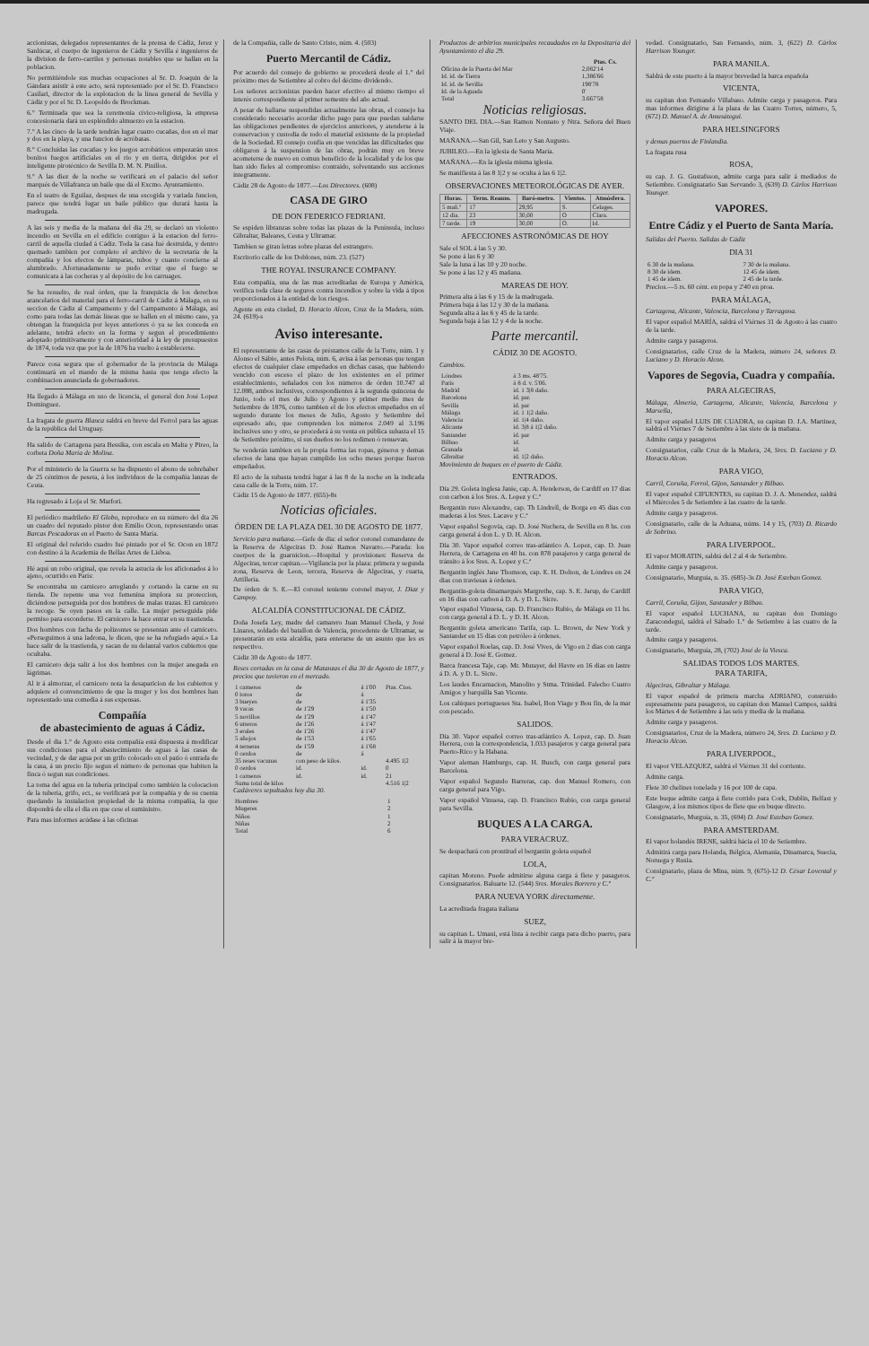accionistas, delegados representantes de la prensa de Cádiz, Jerez y Sanlúcar, el cuerpo de ingenieros de Cádiz y Sevilla é ingenieros de la division de ferro-carriles y personas notables que se hallan en la poblacion.
No permitiéndole sus muchas ocupaciones al Sr. D. Joaquin de la Gándara asistir á este acto, será representado por el Sr. D. Francisco Casilari, director de la explotacion de la línea general de Sevilla y Cádiz y por el Sr. D. Leopoldo de Brockman.
6.° Terminada que sea la ceremonia cívico-religiosa, la empresa concesionaria dará un espléndido almuerzo en la estacion.
7.° A las cinco de la tarde tendrán lugar cuatro cucañas, dos en el mar y dos en la playa, y una funcion de acróbatas.
8.° Concluidas las cucañas y los juegos acrobáticos empezarán unos bonitos fuegos artificiales en el rio y en tierra, dirigidos por el inteligente pirotécnico de Sevilla D. M. N. Pinillos.
9.° A las diez de la noche se verificará en el palacio del señor marqués de Villafranca un baile que dá el Excmo. Ayuntamiento.
En el teatro de Eguilaz, despues de una escogida y variada funcion, parece que tendrá lugar un baile público que durará hasta la madrugada.
A las seis y media de la mañana del dia 29, se declaró un violento incendio en Sevilla en el edificio contiguo á la estacion del ferro-carril de aquella ciudad á Cádiz. Toda la casa fué destruida, y dentro quemado tambien por completo el archivo de la secretaría de la compañía y los efectos de lámparas, tubos y cuanto concierne al alumbrado. Afortunadamente se pudo evitar que el fuego se comunicara á las cocheras y al depósito de los carruages.
Se ha resuelto, de real órden, que la franquicia de los derechos arancelarios del material para el ferro-carril de Cádiz á Málaga, en su seccion de Cádiz al Campamento y del Campamento á Málaga, así como para todas las demás líneas que se hallen en el mismo caso, ya obtengan la franquicia por leyes anteriores ó ya se les conceda en adelante, tendrá efecto en la forma y segun el procedimiento adoptado primitivamente y con anterioridad á la ley de presupuestos de 1874, toda vez que por la de 1876 ha vuelto á establecerse.
Parece cosa segura que el gobernador de la provincia de Málaga continuará en el mando de la misma hasta que tenga efecto la combinacion anunciada de gobernadores.
Ha llegado á Málaga en uso de licencia, el general don José Lopez Dominguez.
La fragata de guerra Blanca saldrá en breve del Ferrol para las aguas de la república del Uruguay.
Ha salido de Cartagena para Bessika, con escala en Malta y Pireo, la corbeta Doña María de Molina.
Por el ministerio de la Guerra se ha dispuesto el abono de sobrehaber de 25 céntimos de peseta, á los individuos de la compañía lanzas de Ceuta.
Ha regresado á Loja el Sr. Marfori.
El periódico madrileño El Globo, reproduce en su número del dia 26 un cuadro del reputado pintor don Emilio Ocon, representando unas Barcas Pescadoras en el Puerto de Santa María.
El original del referido cuadro fué pintado por el Sr. Ocon en 1872 con destino á la Academia de Bellas Artes de Lisboa.
Hé aquí un robo original, que revela la astucia de los aficionados á lo ajeno, ocurrido en París:
Se encontraba un carnicero arreglando y cortando la carne en su tienda. De repente una voz femenina implora su proteccion, diciéndose perseguida por dos hombres de malas trazas. El carnicero la recoge. Se oyen pasos en la calle. La mujer perseguida pide permiso para esconderse. El carnicero la hace entrar en su trastienda.
Dos hombres con facha de polizontes se presentan ante el carnicero. «Perseguimos á una ladrona, le dicen, que se ha refugiado aquí.» La hace salir de la trastienda, y sacan de su delantal varios cubiertos que ocultaba.
El carnicero deja salir á los dos hombres con la mujer anegada en lágrimas.
Al ir á almorzar, el carnicero nota la desaparicion de los cubiertos y adquiere el convencimiento de que la muger y los dos hombres han representado una comedia á sus expensas.
Compañía
de abastecimiento de aguas á Cádiz.
Desde el dia 1.° de Agosto esta compañía está dispuesta á modificar sus condiciones para el abastecimiento de aguas á las casas de vecindad, y de dar agua por un grifo colocado en el patio ó entrada de la casa, á un precio fijo segun el número de personas que habiten la finca ó segun sus condiciones.
La toma del agua en la tubería principal como también la colocacion de la tubería, grifo, ect., se verificará por la compañía y de su cuenta quedando la instalacion propiedad de la misma compañía, la que dispondrá de ella el dia en que cese el suministro.
Para mas informes acúdase á las oficinas
de la Compañía, calle de Santo Cristo, núm. 4. (503)
Puerto Mercantil de Cádiz.
Por acuerdo del consejo de gobierno se procederá desde el 1.° del próximo mes de Setiembre al cobro del décimo dividendo.
Los señores accionistas pueden hacer efectivo al mismo tiempo el interés correspondiente al primer semestre del año actual.
A pesar de hallarse suspendidas actualmente las obras, el consejo ha considerado necesario acordar dicho pago para que puedan saldarse las obligaciones pendientes de ejercicios anteriores, y atenderse á la conservacion y custodia de todo el material existente de la propiedad de la Sociedad. El consejo confia en que vencidas las dificultades que obligaron á la suspension de las obras, podrán muy en breve acometerse de nuevo en comun beneficio de la localidad y de los que han sido fieles al compromiso contraido, solventando sus acciones íntegramente.
Cádiz 28 de Agosto de 1877.—Los Directores. (608)
CASA DE GIRO
DE DON FEDERICO FEDRIANI.
Se espiden libranzas sobre todas las plazas de la Península, incluso Gibraltar, Baleares, Ceuta y Ultramar.
Tambien se giran letras sobre plazas del estrangero.
Escritorio calle de los Doblones, núm. 23. (527)
THE ROYAL INSURANCE COMPANY.
Esta compañía, una de las mas acreditadas de Europa y América, verifica toda clase de seguros contra incendios y sobre la vida á tipos proporcionados á la entidad de los riesgos.
Agente en esta ciudad, D. Horacio Alcon, Cruz de la Madera, núm. 24. (619)-s
Aviso interesante.
El representante de las casas de préstamos calle de la Torre, núm. 1 y Alonso el Sábio, antes Pelota, núm. 6, avisa á las personas que tengan efectos de cualquier clase empeñados en dichas casas, que habiendo vencido con esceso el plazo de los existentes en el primer establecimiento, señalados con los números de órden 10.747 al 12.088, ambos inclusives, correspondientes á la segunda quincena de Junio, todo el mes de Julio y Agosto y primer medio mes de Setiembre de 1876, como tambien el de los efectos empeñados en el segundo durante los meses de Julio, Agosto y Setiembre del espresado año, que comprenden los números 2.049 al 3.196 inclusives uno y otro, se procederá á su venta en pública subasta el 15 de Setiembre próximo, si sus dueños no los redimen ó renuevan.
Se venderán tambien en la propia forma las ropas, géneros y demas efectos de lana que hayan cumplido los ocho meses porque fueron empeñados.
El acto de la subasta tendrá lugar á las 8 de la noche en la indicada casa calle de la Torre, núm. 17.
Cádiz 15 de Agosto de 1877. (655)-8s
Noticias oficiales.
ÓRDEN DE LA PLAZA DEL 30 DE AGOSTO DE 1877.
Servicio para mañana.—Gefe de dia: el señor coronel comandante de la Reserva de Algeciras D. José Ramos Navarro.—Parada: los cuerpos de la guarnicion.—Hospital y provisiones: Reserva de Algeciras, tercer capitan.—Vigilancia por la plaza: primera y segunda zona, Reserva de Leon, tercera, Reserva de Algeciras, y cuarta, Artillería.
De órden de S. E.—El coronel teniente coronel mayor, J. Diaz y Campoy.
ALCALDÍA CONSTITUCIONAL DE CÁDIZ.
Doña Josefa Ley, madre del camarero Juan Manuel Cheda, y José Linares, soldado del batallon de Valencia, procedente de Ultramar, se presentarán en esta alcaldía, para enterarse de un asunto que les es respectivo.
Cádiz 30 de Agosto de 1877.
Reses cortadas en la casa de Matanzas el dia 30 de Agosto de 1877, y precios que tuvieron en el mercado.
| 1 carneros | de | á 1'00 | Ptas. Ctos. |
| 0 toros | de | á | |
| 3 bueyes | de | á 1'35 | |
| 9 vacas | de 1'29 | á 1'50 | |
| 5 novillos | de 1'29 | á 1'47 | |
| 6 utreros | de 1'26 | á 1'47 | |
| 3 erales | de 1'26 | á 1'47 | |
| 5 añojos | de 1'53 | á 1'65 | |
| 4 terneras | de 1'59 | á 1'68 | |
| 0 cerdos | de | á | |
| 35 reses vacunas | con peso de kilos. | | 4.495 1/2 |
| 0 cerdos | id. | id. | 0 |
| 1 carneros | id. | id. | 21 |
| Suma total de kilos | | | 4.516 1/2 |
Cadáveres sepultados hoy dia 30.
| Hombres | 1 |
| Mugeres | 2 |
| Niños | 1 |
| Niñas | 2 |
| Total | 6 |
Productos de arbitrios municipales recaudados en la Depositaría del Ayuntamiento el dia 29.
| | Ptas. Cs. |
| Oficina de la Puerta del Mar | 2,082'14 |
| Id. id. de Tierra | 1,386'66 |
| Id. id. de Sevilla | 198'78 |
| Id. de la Aguada | 0' |
| Total | 3.667'58 |
Noticias religiosas.
SANTO DEL DIA.—San Ramon Nonnato y Ntra. Señora del Buen Viaje.
MAÑANA.—San Gil, San Leto y San Augusto.
JUBILEO.—En la iglesia de Santa María.
MAÑANA.—En la iglesia misma iglesia.
Se manifiesta á las 8 1|2 y se oculta á las 6 1|2.
OBSERVACIONES METEOROLÓGICAS DE AYER.
| Horas. | Term. Reaum. | Baró-metro. | Vientos. | Atmósfera. |
| --- | --- | --- | --- | --- |
| 5 mañ.ª | 17 | 29,95 | S. | Celages. |
| 12 dia. | 23 | 30,00 | O | Clara. |
| 7 tarde. | 19 | 30,00 | O. | Id. |
AFECCIONES ASTRONÓMICAS DE HOY
Sale el SOL á las 5 y 30.
Se pone á las 6 y 30
Sale la luna á las 10 y 20 noche.
Se pone á las 12 y 45 mañana.
MAREAS DE HOY.
Primera alta á las 6 y 15 de la madrugada.
Primera baja á las 12 y 30 de la mañana.
Segunda alta á las 6 y 45 de la tarde.
Segunda baja á las 12 y 4 de la noche.
Parte mercantil.
CÁDIZ 30 DE AGOSTO.
Cambios.
| Lóndres | á 3 ms. 48'75. |
| París | á 8 d. v. 5'06. |
| Madrid | id. 1 3/8 daño. |
| Barcelona | id. par. |
| Sevilla | id. par |
| Málaga | id. 1 1/2 daño. |
| Valencia | id. 1/4 daño. |
| Alicante | id. 3/8 á 1/2 daño. |
| Santander | id. par |
| Bilbao | id. |
| Granada | id. |
| Gibraltar | id. 1/2 daño. |
Movimiento de buques en el puerto de Cádiz.
ENTRADOS.
Dia 29. Goleta inglesa Janie, cap. A. Henderson, de Cardiff en 17 dias con carbon á los Sres. A. Lopez y C.ª
Bergantin ruso Alexandre, cap. Th Lindrell, de Borga en 45 dias con maderas á los Sres. Lacave y C.ª
Vapor español Segovia, cap. D. José Nuchera, de Sevilla en 8 hs. con carga general á don L. y D. H. Alcon.
Dia 30. Vapor español correo tras-atlántico A. Lopez, cap. D. Juan Herrera, de Cartagena en 40 hs. con 878 pasajeros y carga general de tránsito á los Sres. A. Lopez y C.ª
Bergantin inglés Jane Thomson, cap. E. H. Dolton, de Lóndres en 24 dias con traviesas á órdenes.
Bergantin-goleta dinamarqués Margrethe, cap. S. E. Jarup, de Cardiff en 16 dias con carbon á D. A. y D. L. Sicre.
Vapor español Vinuesa, cap. D. Francisco Rubio, de Málaga en 11 hs. con carga general á D. L. y D. H. Alcon.
Bergantin goleta americano Tarifa, cap. L. Brown, de New York y Santander en 15 dias con petróleo á órdenes.
Vapor español Roelas, cap. D. José Vives, de Vigo en 2 dias con carga general á D. José E. Gomez.
Barca francesa Taje, cap. Mr. Mutayer, del Havre en 16 dias en lastre á D. A. y D. L. Sicre.
Los laudes Encarnacion, Manolito y Stma. Trinidad. Falecho Cuatro Amigos y barquilla San Vicente.
Los cahiques portugueses Sta. Isabel, Bon Viage y Bou fin, de la mar con pescado.
SALIDOS.
Dia 30. Vapor español correo tras-atlántico A. Lopez, cap. D. Juan Herrera, con la correspondencia, 1.033 pasajeros y carga general para Puerto-Rico y la Habana.
Vapor aleman Hamburgo, cap. H. Busch, con carga general para Barcelona.
Vapor español Segundo Barreras, cap. don Manuel Romero, con carga general para Vigo.
Vapor español Vinuesa, cap. D. Francisco Rubio, con carga general para Sevilla.
BUQUES A LA CARGA.
PARA VERACRUZ.
Se despachará con prontitud el bergantin goleta español
LOLA,
capitan Moreno. Puede admitirse alguna carga á flete y pasageros. Consignatarios. Baluarte 12. (544) Sres. Morales Borrero y C.ª
PARA NUEVA YORK directamente.
La acreditada fragata italiana
SUEZ,
su capitan L. Umani, está lista á recibir carga para dicho puerto, para salir á la mayor bre-
vedad. Consignatario, San Fernando, núm. 3, (622) D. Cárlos Harrison Younger.
PARA MANILA.
Saldrá de este puerto á la mayor brevedad la barca española
VICENTA,
su capitan don Fernando Villabaso. Admite carga y pasageros. Para mas informes dirigirse á la plaza de las Cuatro Torres, número, 5, (672) D. Manuel A. de Amusátegui.
PARA HELSINGFORS
y demas puertos de Finlandia.
La fragata rusa
ROSA,
su cap. J. G. Gustafsson, admite carga para salir á mediados de Setiembre. Consignatario San Servando 3, (639) D. Cárlos Harrison Younger.
VAPORES.
Entre Cádiz y el Puerto de Santa María.
Salidas del Puerto. Salidas de Cádiz
DIA 31
| 6 30 de la mañana. | 7 30 de la mañana. |
| 8 30 de idem. | 12 45 de idem. |
| 1 45 de idem. | 2 45 de la tarde. |
Precios.—5 rs. 60 cént. en popa y 2'40 en proa.
PARA MÁLAGA,
Cartagena, Alicante, Valencia, Barcelona y Tarragona.
El vapor español MARÍA, saldrá el Viérnes 31 de Agosto á las cuatro de la tarde.
Admite carga y pasageros.
Consignatarios, calle Cruz de la Madera, número 24, señores D. Luciano y D. Horacio Alcon.
Vapores de Segovia, Cuadra y compañía.
PARA ALGECIRAS,
Málaga, Almería, Cartagena, Alicante, Valencia, Barcelona y Marsella,
El vapor español LUIS DE CUADRA, su capitan D. J.A. Martinez, saldrá el Viérnes 7 de Setiembre á las siete de la mañana.
Admite carga y pasageros
Consignatarios, calle Cruz de la Madera, 24, Sres. D. Luciano y D. Horacio Alcon.
PARA VIGO,
Carril, Coruña, Ferrol, Gijon, Santander y Bilbao.
El vapor español CIFUENTES, su capitan D. J. A. Menendez, saldrá el Miércoles 5 de Setiembre á las cuatro de la tarde.
Admite carga y pasageros.
Consignatario, calle de la Aduana, núms. 14 y 15, (703) D. Ricardo de Sobrino.
PARA LIVERPOOL.
El vapor MORATIN, saldrá del 2 al 4 de Setiembre.
Admite carga y pasageros.
Consignatario, Murguía, n. 35. (685)-3s D. José Esteban Gomez.
PARA VIGO,
Carril, Coruña, Gijon, Santander y Bilbao.
El vapor español LUCHANA, su capitan don Domingo Zaracondegui, saldrá el Sábado 1.° de Setiembre á las cuatro de la tarde.
Admite carga y pasageros.
Consignatario, Murguía, 28, (702) José de la Viesca.
SALIDAS TODOS LOS MARTES.
PARA TARIFA,
Algeciras, Gibraltar y Málaga.
El vapor español de primera marcha ADRIANO, construido espresamente para pasageros, su capitan don Manuel Campos, saldrá los Mártes 4 de Setiembre á las seis y media de la mañana.
Admite carga y pasageros.
Consignatarios, Cruz de la Madera, número 24, Sres. D. Luciano y D. Horacio Alcon.
PARA LIVERPOOL,
El vapor VELAZQUEZ, saldrá el Viérnes 31 del corriente.
Admite carga.
Flete 30 chelines tonelada y 16 por 100 de capa.
Este buque admite carga á flete corrido para Cork, Dublin, Belfast y Glasgow, á los mismos tipos de flete que en buque directo.
Consignatario, Murguía, n. 35, (694) D. José Esteban Gomez.
PARA AMSTERDAM.
El vapor holandés IRENE, saldrá hácia el 10 de Setiembre.
Admitirá carga para Holanda, Bélgica, Alemania, Dinamarca, Suecia, Noruega y Rusia.
Consignatario, plaza de Mina, núm. 9, (675)-12 D. César Lovental y C.ª